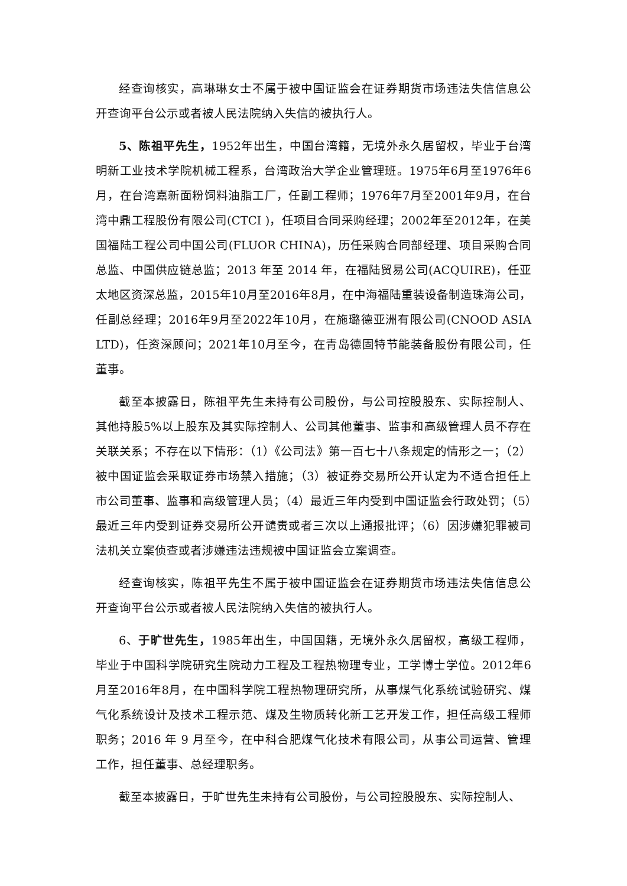经查询核实，高琳琳女士不属于被中国证监会在证券期货市场违法失信信息公开查询平台公示或者被人民法院纳入失信的被执行人。
5、陈祖平先生，1952年出生，中国台湾籍，无境外永久居留权，毕业于台湾明新工业技术学院机械工程系，台湾政治大学企业管理班。1975年6月至1976年6月，在台湾嘉新面粉饲料油脂工厂，任副工程师；1976年7月至2001年9月，在台湾中鼎工程股份有限公司(CTCI )，任项目合同采购经理；2002年至2012年，在美国福陆工程公司中国公司(FLUOR CHINA)，历任采购合同部经理、项目采购合同总监、中国供应链总监；2013 年至 2014 年，在福陆贸易公司(ACQUIRE)，任亚太地区资深总监，2015年10月至2016年8月，在中海福陆重装设备制造珠海公司，任副总经理；2016年9月至2022年10月，在施璐德亚洲有限公司(CNOOD ASIA LTD)，任资深顾问；2021年10月至今，在青岛德固特节能装备股份有限公司，任董事。
截至本披露日，陈祖平先生未持有公司股份，与公司控股股东、实际控制人、其他持股5%以上股东及其实际控制人、公司其他董事、监事和高级管理人员不存在关联关系；不存在以下情形：（1）《公司法》第一百七十八条规定的情形之一；（2）被中国证监会采取证券市场禁入措施；（3）被证券交易所公开认定为不适合担任上市公司董事、监事和高级管理人员；（4）最近三年内受到中国证监会行政处罚；（5）最近三年内受到证券交易所公开谴责或者三次以上通报批评；（6）因涉嫌犯罪被司法机关立案侦查或者涉嫌违法违规被中国证监会立案调查。
经查询核实，陈祖平先生不属于被中国证监会在证券期货市场违法失信信息公开查询平台公示或者被人民法院纳入失信的被执行人。
6、于旷世先生，1985年出生，中国国籍，无境外永久居留权，高级工程师，毕业于中国科学院研究生院动力工程及工程热物理专业，工学博士学位。2012年6月至2016年8月，在中国科学院工程热物理研究所，从事煤气化系统试验研究、煤气化系统设计及技术工程示范、煤及生物质转化新工艺开发工作，担任高级工程师职务；2016 年 9 月至今，在中科合肥煤气化技术有限公司，从事公司运营、管理工作，担任董事、总经理职务。
截至本披露日，于旷世先生未持有公司股份，与公司控股股东、实际控制人、